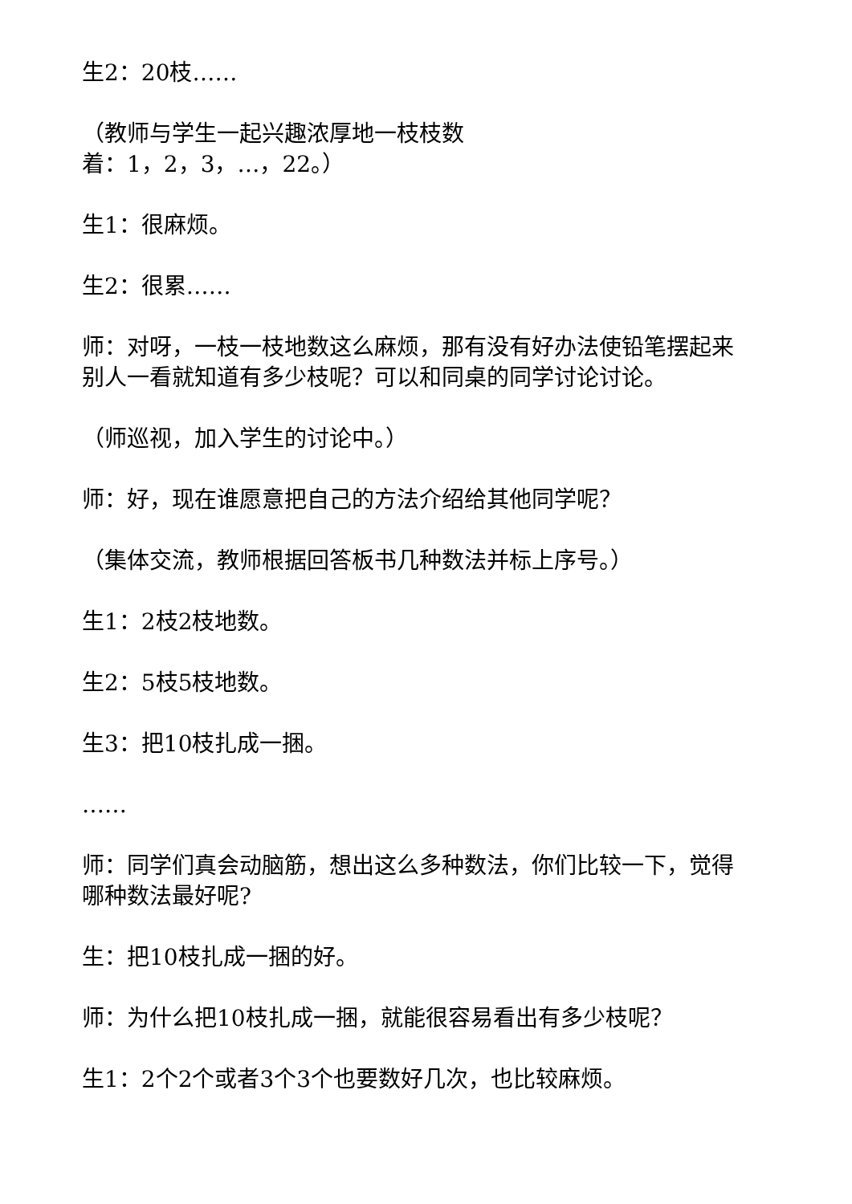生2：20枝……
（教师与学生一起兴趣浓厚地一枝枝数
着：1，2，3，…，22。）
生1：很麻烦。
生2：很累……
师：对呀，一枝一枝地数这么麻烦，那有没有好办法使铅笔摆起来别人一看就知道有多少枝呢？可以和同桌的同学讨论讨论。
（师巡视，加入学生的讨论中。）
师：好，现在谁愿意把自己的方法介绍给其他同学呢？
（集体交流，教师根据回答板书几种数法并标上序号。）
生1：2枝2枝地数。
生2：5枝5枝地数。
生3：把10枝扎成一捆。
……
师：同学们真会动脑筋，想出这么多种数法，你们比较一下，觉得哪种数法最好呢?
生：把10枝扎成一捆的好。
师：为什么把10枝扎成一捆，就能很容易看出有多少枝呢？
生1：2个2个或者3个3个也要数好几次，也比较麻烦。